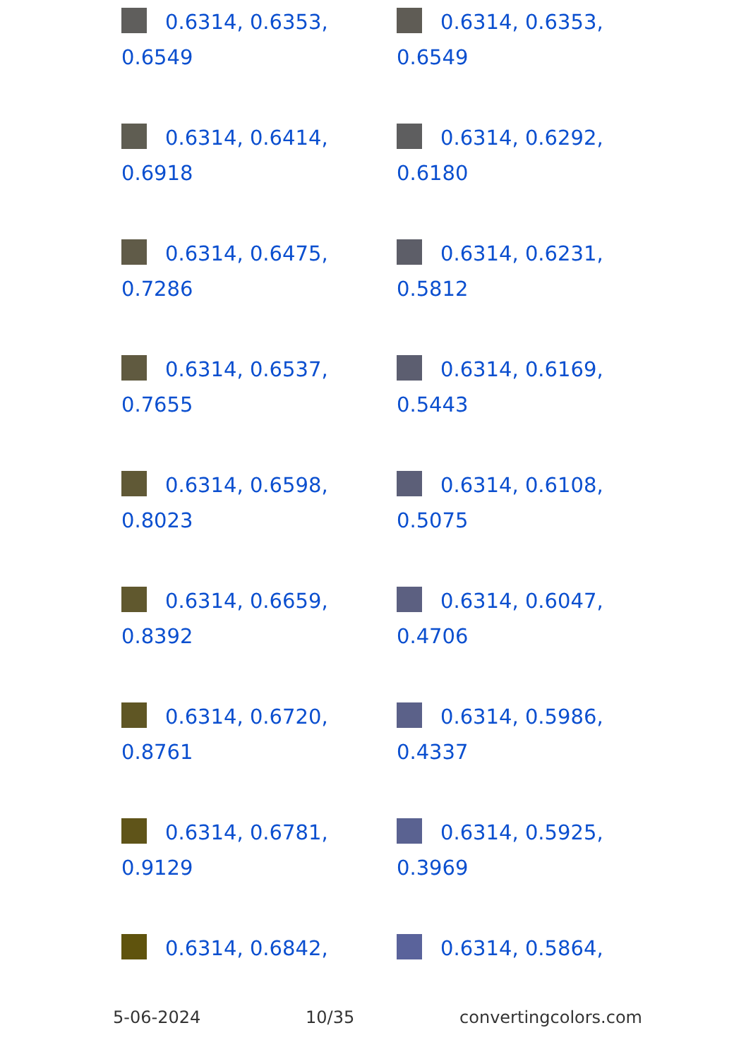0.6314, 0.6353, 0.6549
0.6314, 0.6353, 0.6549
0.6314, 0.6414, 0.6918
0.6314, 0.6292, 0.6180
0.6314, 0.6475, 0.7286
0.6314, 0.6231, 0.5812
0.6314, 0.6537, 0.7655
0.6314, 0.6169, 0.5443
0.6314, 0.6598, 0.8023
0.6314, 0.6108, 0.5075
0.6314, 0.6659, 0.8392
0.6314, 0.6047, 0.4706
0.6314, 0.6720, 0.8761
0.6314, 0.5986, 0.4337
0.6314, 0.6781, 0.9129
0.6314, 0.5925, 0.3969
0.6314, 0.6842,
0.6314, 0.5864,
5-06-2024 10/35 convertingcolors.com